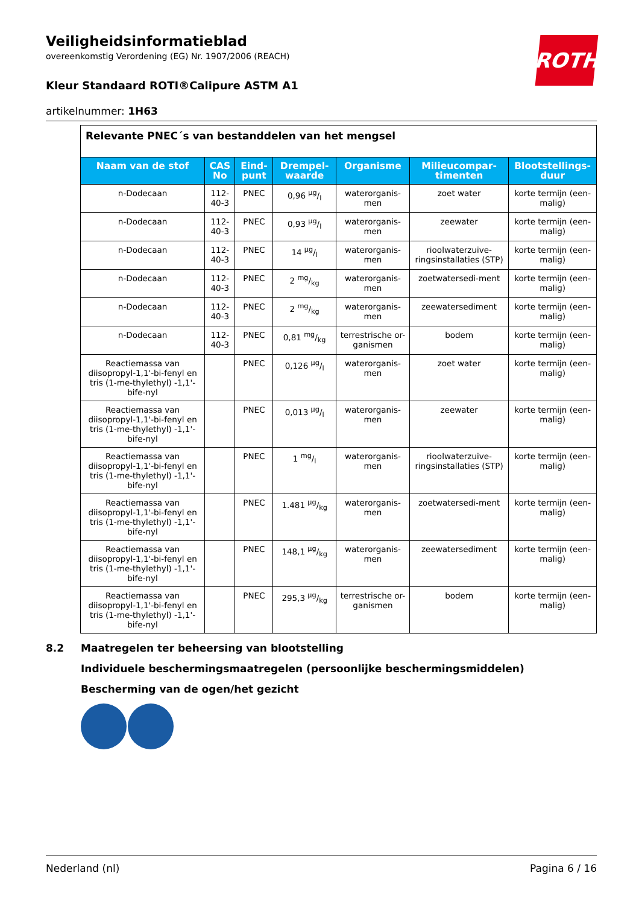ROTH
Veiligheidsinformatieblad
overeenkomstig Verordening (EG) Nr. 1907/2006 (REACH)
Kleur Standaard ROTI®Calipure ASTM A1
artikelnummer: 1H63
| Relevante PNEC´s van bestanddelen van het mengsel | | | | | | |
| Naam van de stof | CAS No | Eind-punt | Drempel-waarde | Organisme | Milieucompar-timenten | Blootstellings-duur |
| n-Dodecaan | 112-40-3 | PNEC | 0,96 µg/l | waterorganis-men | zoet water | korte termijn (een-malig) |
| n-Dodecaan | 112-40-3 | PNEC | 0,93 µg/l | waterorganis-men | zeewater | korte termijn (een-malig) |
| n-Dodecaan | 112-40-3 | PNEC | 14 µg/l | waterorganis-men | rioolwaterzuive-ringsinstallaties (STP) | korte termijn (een-malig) |
| n-Dodecaan | 112-40-3 | PNEC | 2 mg/kg | waterorganis-men | zoetwatersedi-ment | korte termijn (een-malig) |
| n-Dodecaan | 112-40-3 | PNEC | 2 mg/kg | waterorganis-men | zeewatersediment | korte termijn (een-malig) |
| n-Dodecaan | 112-40-3 | PNEC | 0,81 mg/kg | terrestrische or-ganismen | bodem | korte termijn (een-malig) |
| Reactiemassa van diisopropyl-1,1'-bi-fenyl en tris (1-me-thylethyl) -1,1'-bife-nyl | | PNEC | 0,126 µg/l | waterorganis-men | zoet water | korte termijn (een-malig) |
| Reactiemassa van diisopropyl-1,1'-bi-fenyl en tris (1-me-thylethyl) -1,1'-bife-nyl | | PNEC | 0,013 µg/l | waterorganis-men | zeewater | korte termijn (een-malig) |
| Reactiemassa van diisopropyl-1,1'-bi-fenyl en tris (1-me-thylethyl) -1,1'-bife-nyl | | PNEC | 1 mg/l | waterorganis-men | rioolwaterzuive-ringsinstallaties (STP) | korte termijn (een-malig) |
| Reactiemassa van diisopropyl-1,1'-bi-fenyl en tris (1-me-thylethyl) -1,1'-bife-nyl | | PNEC | 1.481 µg/kg | waterorganis-men | zoetwatersedi-ment | korte termijn (een-malig) |
| Reactiemassa van diisopropyl-1,1'-bi-fenyl en tris (1-me-thylethyl) -1,1'-bife-nyl | | PNEC | 148,1 µg/kg | waterorganis-men | zeewatersediment | korte termijn (een-malig) |
| Reactiemassa van diisopropyl-1,1'-bi-fenyl en tris (1-me-thylethyl) -1,1'-bife-nyl | | PNEC | 295,3 µg/kg | terrestrische or-ganismen | bodem | korte termijn (een-malig) |
8.2 Maatregelen ter beheersing van blootstelling
Individuele beschermingsmaatregelen (persoonlijke beschermingsmiddelen)
Bescherming van de ogen/het gezicht
Nederland (nl) Pagina 6 / 16